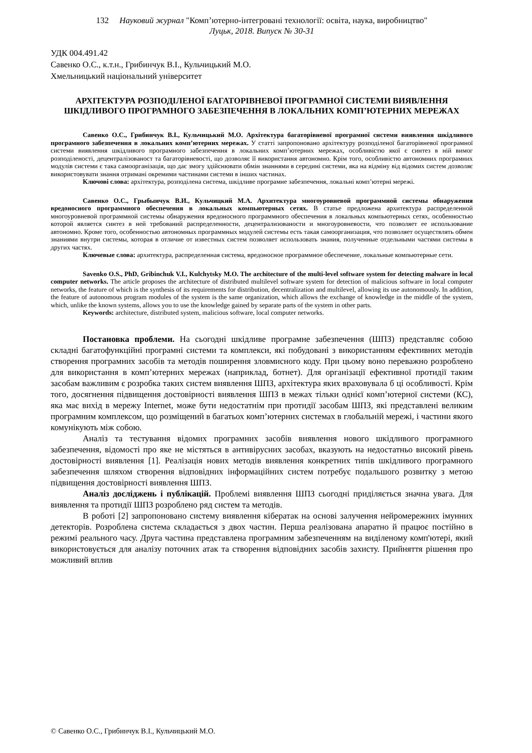132 Науковий журнал "Комп’ютерно-інтегровані технології: освіта, наука, виробництво"
Луцьк, 2018. Випуск № 30-31
УДК 004.491.42
Савенко О.С., к.т.н., Грибинчук В.І., Кульчицький М.О.
Хмельницький національний університет
АРХІТЕКТУРА РОЗПОДІЛЕНОЇ БАГАТОРІВНЕВОЇ ПРОГРАМНОЇ СИСТЕМИ ВИЯВЛЕННЯ ШКІДЛИВОГО ПРОГРАМНОГО ЗАБЕЗПЕЧЕННЯ В ЛОКАЛЬНИХ КОМП’ЮТЕРНИХ МЕРЕЖАХ
Савенко О.С., Грибинчук В.І., Кульчицький М.О. Архітектура багаторівневої програмної системи виявлення шкідливого програмного забезпечення в локальних комп’ютерних мережах. У статті запропоновано архітектуру розподіленої багаторівневої програмної системи виявлення шкідливого програмного забезпечення в локальних комп’ютерних мережах, особливістю якої є синтез в ній вимог розподіленості, децентралізованост та багаторівневості, що дозволяє її використання автономно. Крім того, особливістю автономних програмних модулів системи є така самоорганізація, що дає змогу здійснювати обмін знаннями в середині системи, яка на відміну від відомих систем дозволяє використовувати знання отримані окремими частинами системи в інших частинах.
Ключові слова: архітектура, розподілена система, шкідливе програмне забезпечення, локальні комп’ютерні мережі.
Савенко О.С., Грыбынчук В.И., Кульчицкий М.А. Архитектура многоуровневой программной системы обнаружения вредоносного программного обеспечения в локальных компьютерных сетях. В статье предложена архитектура распределенной многоуровневой программной системы обнаружения вредоносного программного обеспечения в локальных компьютерных сетях, особенностью которой является синтез в ней требований распределенности, децентрализованости и многоуровневости, что позволяет ее использование автономно. Кроме того, особенностью автономных программных модулей системы есть такая самоорганизация, что позволяет осуществлять обмен знаниями внутри системы, которая в отличие от известных систем позволяет использовать знания, полученные отдельными частями системы в других частях.
Ключевые слова: архитектура, распределенная система, вредоносное программное обеспечение, локальные компьютерные сети.
Savenko O.S., PhD, Gribinchuk V.I., Kulchytsky M.O. The architecture of the multi-level software system for detecting malware in local computer networks. The article proposes the architecture of distributed multilevel software system for detection of malicious software in local computer networks, the feature of which is the synthesis of its requirements for distribution, decentralization and multilevel, allowing its use autonomously. In addition, the feature of autonomous program modules of the system is the same organization, which allows the exchange of knowledge in the middle of the system, which, unlike the known systems, allows you to use the knowledge gained by separate parts of the system in other parts.
Keywords: architecture, distributed system, malicious software, local computer networks.
Постановка проблеми. На сьогодні шкідливе програмне забезпечення (ШПЗ) представляє собою складні багатофункційні програмні системи та комплекси, які побудовані з використанням ефективних методів створення програмних засобів та методів поширення зловмисного коду. При цьому воно переважно розроблено для використання в комп’ютерних мережах (наприклад, ботнет). Для організації ефективної протидії таким засобам важливим є розробка таких систем виявлення ШПЗ, архітектура яких враховувала б ці особливості. Крім того, досягнення підвищення достовірності виявлення ШПЗ в межах тільки однієї комп’ютерної системи (КС), яка має вихід в мережу Internet, може бути недостатнім при протидії засобам ШПЗ, які представлені великим програмним комплексом, що розміщений в багатьох комп’ютерних системах в глобальній мережі, і частини якого комунікують між собою.
Аналіз та тестування відомих програмних засобів виявлення нового шкідливого програмного забезпечення, відомості про яке не містяться в антивірусних засобах, вказують на недостатньо високий рівень достовірності виявлення [1]. Реалізація нових методів виявлення конкретних типів шкідливого програмного забезпечення шляхом створення відповідних інформаційних систем потребує подальшого розвитку з метою підвищення достовірності виявлення ШПЗ.
Аналіз досліджень і публікацій. Проблемі виявлення ШПЗ сьогодні приділяється значна увага. Для виявлення та протидії ШПЗ розроблено ряд систем та методів.
В роботі [2] запропоновано систему виявлення кібератак на основі залучення нейромережних імунних детекторів. Розроблена система складається з двох частин. Перша реалізована апаратно й працює постійно в режимі реального часу. Друга частина представлена програмним забезпеченням на виділеному комп'ютері, який використовується для аналізу поточних атак та створення відповідних засобів захисту. Прийняття рішення про можливий вплив
© Савенко О.С., Грибинчук В.І., Кульчицький М.О.